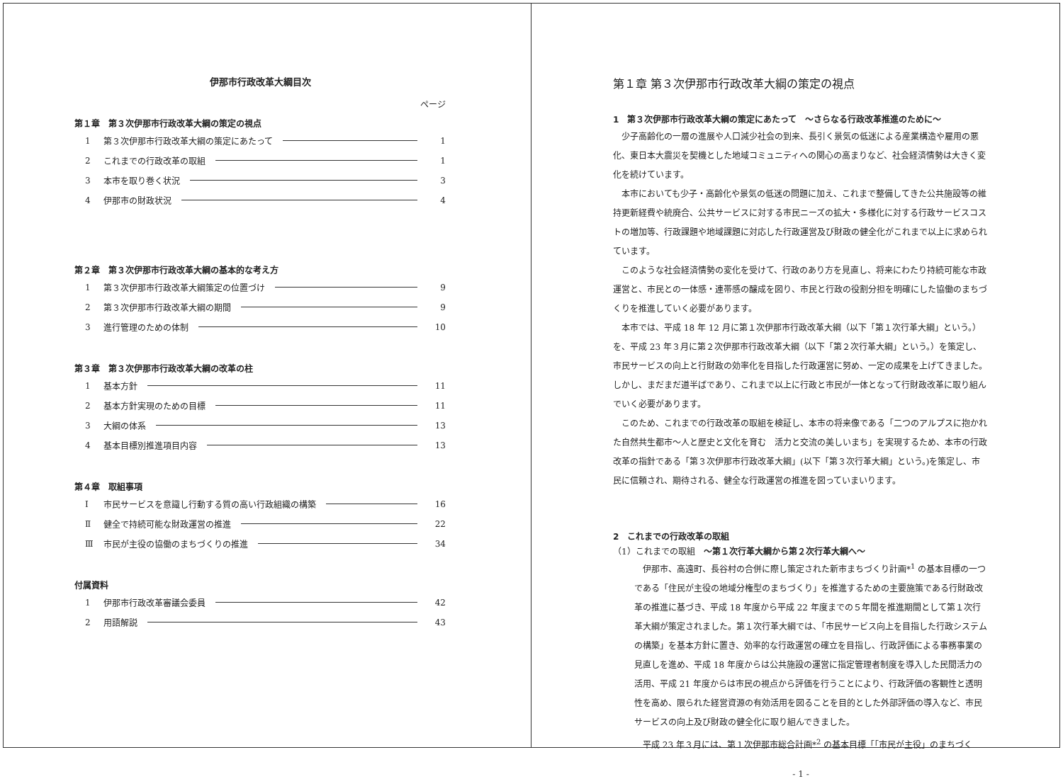伊那市行政改革大綱目次
ページ
第１章　第３次伊那市行政改革大綱の策定の視点
1 第３次伊那市行政改革大綱の策定にあたって 1
2 これまでの行政改革の取組 1
3 本市を取り巻く状況 3
4 伊那市の財政状況 4
第２章　第３次伊那市行政改革大綱の基本的な考え方
1 第３次伊那市行政改革大綱策定の位置づけ 9
2 第３次伊那市行政改革大綱の期間 9
3 進行管理のための体制 10
第３章　第３次伊那市行政改革大綱の改革の柱
1 基本方針 11
2 基本方針実現のための目標 11
3 大綱の体系 13
4 基本目標別推進項目内容 13
第４章　取組事項
Ⅰ 市民サービスを意識し行動する質の高い行政組織の構築 16
Ⅱ 健全で持続可能な財政運営の推進 22
Ⅲ 市民が主役の協働のまちづくりの推進 34
付属資料
1 伊那市行政改革審議会委員 42
2 用語解説 43
第１章 第３次伊那市行政改革大綱の策定の視点
1　第３次伊那市行政改革大綱の策定にあたって　～さらなる行政改革推進のために～
少子高齢化の一層の進展や人口減少社会の到来、長引く景気の低迷による産業構造や雇用の悪化、東日本大震災を契機とした地域コミュニティへの関心の高まりなど、社会経済情勢は大きく変化を続けています。
本市においても少子・高齢化や景気の低迷の問題に加え、これまで整備してきた公共施設等の維持更新経費や統廃合、公共サービスに対する市民ニーズの拡大・多様化に対する行政サービスコストの増加等、行政課題や地域課題に対応した行政運営及び財政の健全化がこれまで以上に求められています。
このような社会経済情勢の変化を受けて、行政のあり方を見直し、将来にわたり持続可能な市政運営と、市民との一体感・連帯感の醸成を図り、市民と行政の役割分担を明確にした協働のまちづくりを推進していく必要があります。
本市では、平成 18 年 12 月に第１次伊那市行政改革大綱（以下「第１次行革大綱」という。）を、平成 23 年３月に第２次伊那市行政改革大綱（以下「第２次行革大綱」という。）を策定し、市民サービスの向上と行財政の効率化を目指した行政運営に努め、一定の成果を上げてきました。しかし、まだまだ道半ばであり、これまで以上に行政と市民が一体となって行財政改革に取り組んでいく必要があります。
このため、これまでの行政改革の取組を検証し、本市の将来像である「二つのアルプスに抱かれた自然共生都市～人と歴史と文化を育む　活力と交流の美しいまち」を実現するため、本市の行政改革の指針である「第３次伊那市行政改革大綱」(以下「第３次行革大綱」という。)を策定し、市民に信頼され、期待される、健全な行政運営の推進を図っていまいります。
2　これまでの行政改革の取組
（1）これまでの取組　～第１次行革大綱から第２次行革大綱へ～
伊那市、高遠町、長谷村の合併に際し策定された新市まちづくり計画*<sup>1</sup> の基本目標の一つである「住民が主役の地域分権型のまちづくり」を推進するための主要施策である行財政改革の推進に基づき、平成 18 年度から平成 22 年度までの５年間を推進期間として第１次行革大綱が策定されました。第１次行革大綱では、「市民サービス向上を目指した行政システムの構築」を基本方針に置き、効率的な行政運営の確立を目指し、行政評価による事務事業の見直しを進め、平成 18 年度からは公共施設の運営に指定管理者制度を導入した民間活力の活用、平成 21 年度からは市民の視点から評価を行うことにより、行政評価の客観性と透明性を高め、限られた経営資源の有効活用を図ることを目的とした外部評価の導入など、市民サービスの向上及び財政の健全化に取り組んできました。
平成 23 年３月には、第１次伊那市総合計画*<sup>2</sup> の基本目標「｢市民が主役」のまちづく
- 1 -